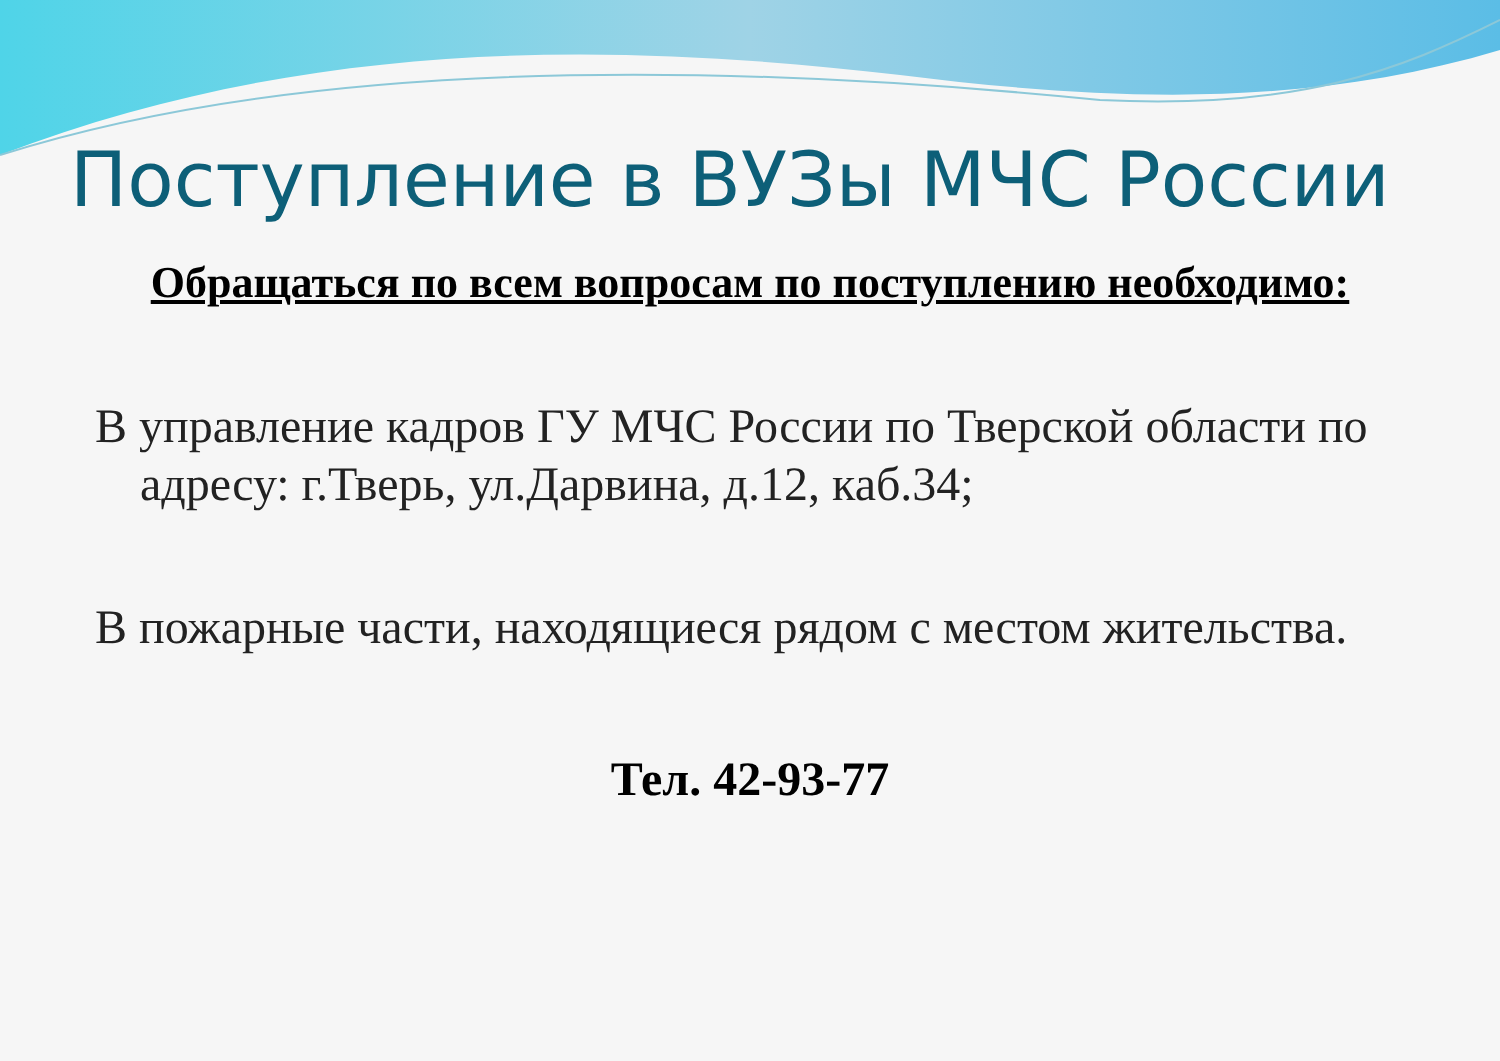Поступление в ВУЗы МЧС России
Обращаться по всем вопросам по поступлению необходимо:
В управление кадров ГУ МЧС России по Тверской области по адресу: г.Тверь, ул.Дарвина, д.12, каб.34;
В пожарные части, находящиеся рядом с местом жительства.
Тел. 42-93-77